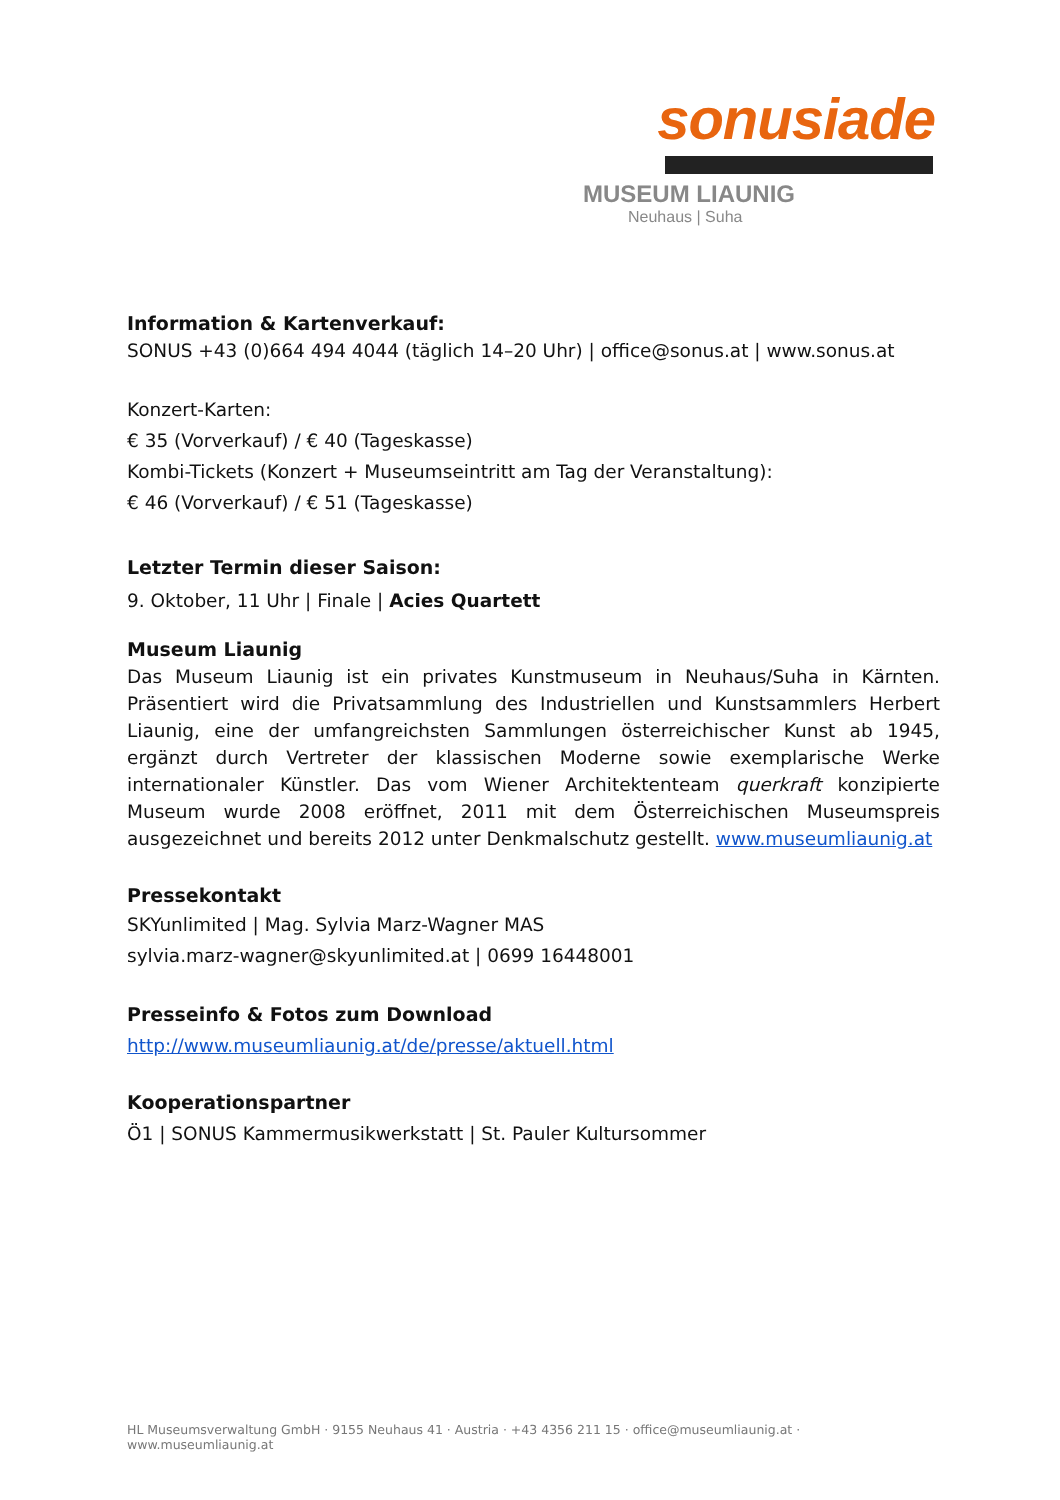sonusiade
MUSEUM LIAUNIG
Neuhaus | Suha
Information & Kartenverkauf:
SONUS +43 (0)664 494 4044 (täglich 14–20 Uhr) | office@sonus.at | www.sonus.at
Konzert-Karten:
€ 35 (Vorverkauf) / € 40 (Tageskasse)
Kombi-Tickets (Konzert + Museumseintritt am Tag der Veranstaltung):
€ 46 (Vorverkauf) / € 51 (Tageskasse)
Letzter Termin dieser Saison:
9. Oktober, 11 Uhr | Finale | Acies Quartett
Museum Liaunig
Das Museum Liaunig ist ein privates Kunstmuseum in Neuhaus/Suha in Kärnten. Präsentiert wird die Privatsammlung des Industriellen und Kunstsammlers Herbert Liaunig, eine der umfangreichsten Sammlungen österreichischer Kunst ab 1945, ergänzt durch Vertreter der klassischen Moderne sowie exemplarische Werke internationaler Künstler. Das vom Wiener Architektenteam querkraft konzipierte Museum wurde 2008 eröffnet, 2011 mit dem Österreichischen Museumspreis ausgezeichnet und bereits 2012 unter Denkmalschutz gestellt. www.museumliaunig.at
Pressekontakt
SKYunlimited | Mag. Sylvia Marz-Wagner MAS
sylvia.marz-wagner@skyunlimited.at | 0699 16448001
Presseinfo & Fotos zum Download
http://www.museumliaunig.at/de/presse/aktuell.html
Kooperationspartner
Ö1 | SONUS Kammermusikwerkstatt | St. Pauler Kultursommer
HL Museumsverwaltung GmbH · 9155 Neuhaus 41 · Austria · +43 4356 211 15 · office@museumliaunig.at · www.museumliaunig.at